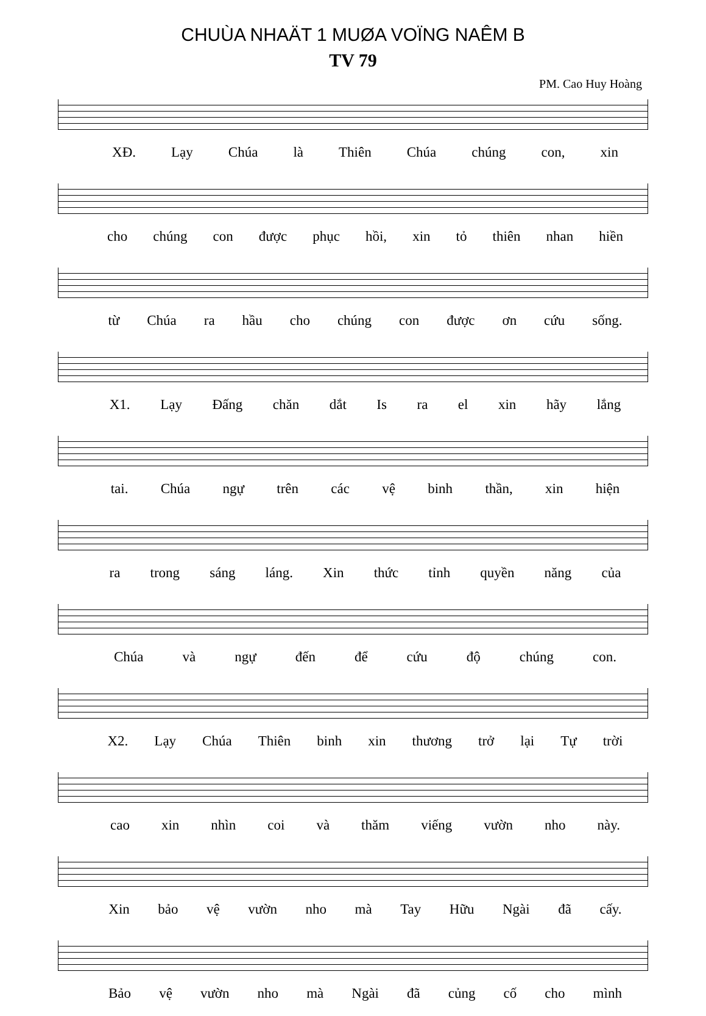CHUÙA NHAÄT 1 MUØA VOÏNG NAÊM B
TV 79
PM. Cao Huy Hoàng
XĐ. Lạy Chúa là Thiên Chúa chúng con, xin
cho chúng con được phục hồi, xin tỏ thiên nhan hiền
từ Chúa ra hầu cho chúng con được ơn cứu sống.
X1. Lạy Đấng chăn dắt Is ra el xin hãy lắng
tai. Chúa ngự trên các vệ binh thần, xin hiện
ra trong sáng láng. Xin thức tỉnh quyền năng của
Chúa và ngự đến để cứu độ chúng con.
X2. Lạy Chúa Thiên binh xin thương trở lại Tự trời
cao xin nhìn coi và thăm viếng vườn nho này.
Xin bảo vệ vườn nho mà Tay Hữu Ngài đã cấy.
Bảo vệ vườn nho mà Ngài đã củng cố cho mình